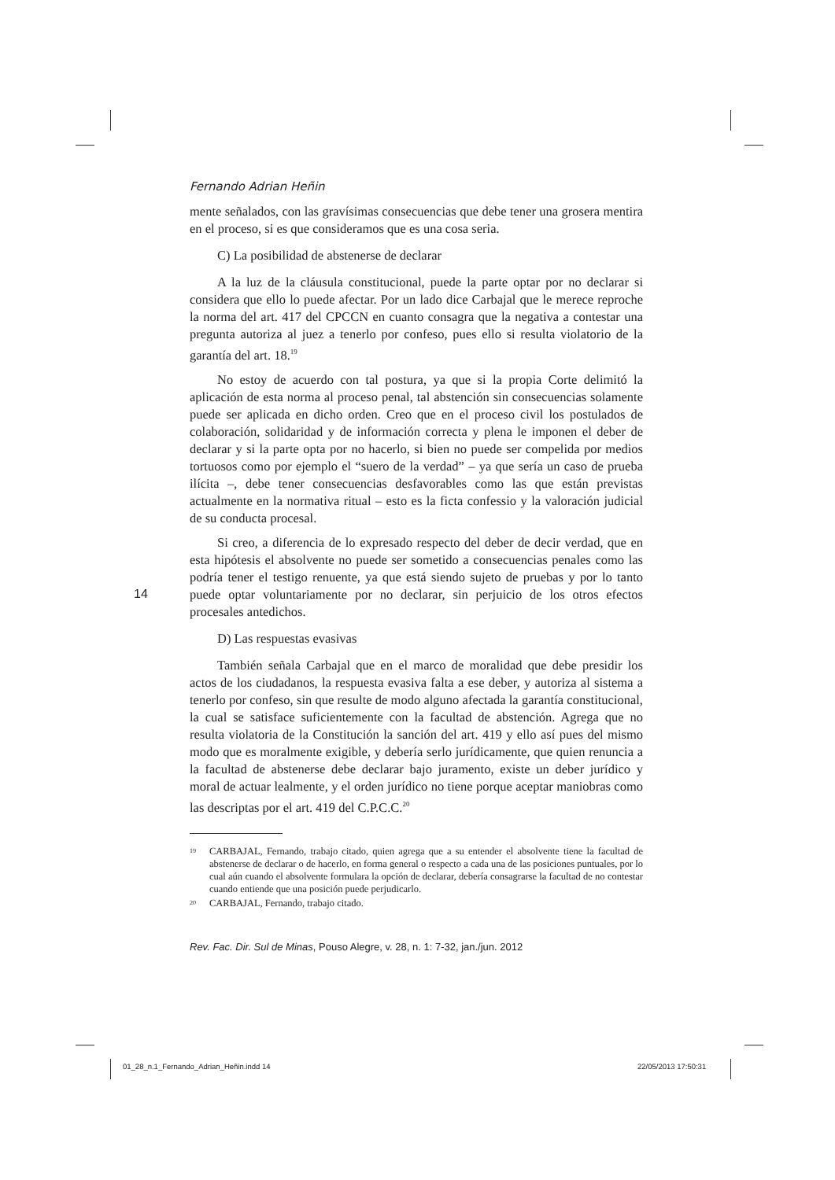Fernando Adrian Heñin
mente señalados, con las gravísimas consecuencias que debe tener una grosera mentira en el proceso, si es que consideramos que es una cosa seria.
C) La posibilidad de abstenerse de declarar
A la luz de la cláusula constitucional, puede la parte optar por no declarar si considera que ello lo puede afectar. Por un lado dice Carbajal que le merece reproche la norma del art. 417 del CPCCN en cuanto consagra que la negativa a contestar una pregunta autoriza al juez a tenerlo por confeso, pues ello si resulta violatorio de la garantía del art. 18.<sup>19</sup>
No estoy de acuerdo con tal postura, ya que si la propia Corte delimitó la aplicación de esta norma al proceso penal, tal abstención sin consecuencias solamente puede ser aplicada en dicho orden. Creo que en el proceso civil los postulados de colaboración, solidaridad y de información correcta y plena le imponen el deber de declarar y si la parte opta por no hacerlo, si bien no puede ser compelida por medios tortuosos como por ejemplo el “suero de la verdad” – ya que sería un caso de prueba ilícita –, debe tener consecuencias desfavorables como las que están previstas actualmente en la normativa ritual – esto es la ficta confessio y la valoración judicial de su conducta procesal.
Si creo, a diferencia de lo expresado respecto del deber de decir verdad, que en esta hipótesis el absolvente no puede ser sometido a consecuencias penales como las podría tener el testigo renuente, ya que está siendo sujeto de pruebas y por lo tanto puede optar voluntariamente por no declarar, sin perjuicio de los otros efectos procesales antedichos.
D) Las respuestas evasivas
También señala Carbajal que en el marco de moralidad que debe presidir los actos de los ciudadanos, la respuesta evasiva falta a ese deber, y autoriza al sistema a tenerlo por confeso, sin que resulte de modo alguno afectada la garantía constitucional, la cual se satisface suficientemente con la facultad de abstención. Agrega que no resulta violatoria de la Constitución la sanción del art. 419 y ello así pues del mismo modo que es moralmente exigible, y debería serlo jurídicamente, que quien renuncia a la facultad de abstenerse debe declarar bajo juramento, existe un deber jurídico y moral de actuar lealmente, y el orden jurídico no tiene porque aceptar maniobras como las descriptas por el art. 419 del C.P.C.C.<sup>20</sup>
19
CARBAJAL, Fernando, trabajo citado, quien agrega que a su entender el absolvente tiene la facultad de abstenerse de declarar o de hacerlo, en forma general o respecto a cada una de las posiciones puntuales, por lo cual aún cuando el absolvente formulara la opción de declarar, debería consagrarse la facultad de no contestar cuando entiende que una posición puede perjudicarlo.
20
CARBAJAL, Fernando, trabajo citado.
Rev. Fac. Dir. Sul de Minas, Pouso Alegre, v. 28, n. 1: 7-32, jan./jun. 2012
14
01_28_n.1_Fernando_Adrian_Heñin.indd 14
22/05/2013 17:50:31